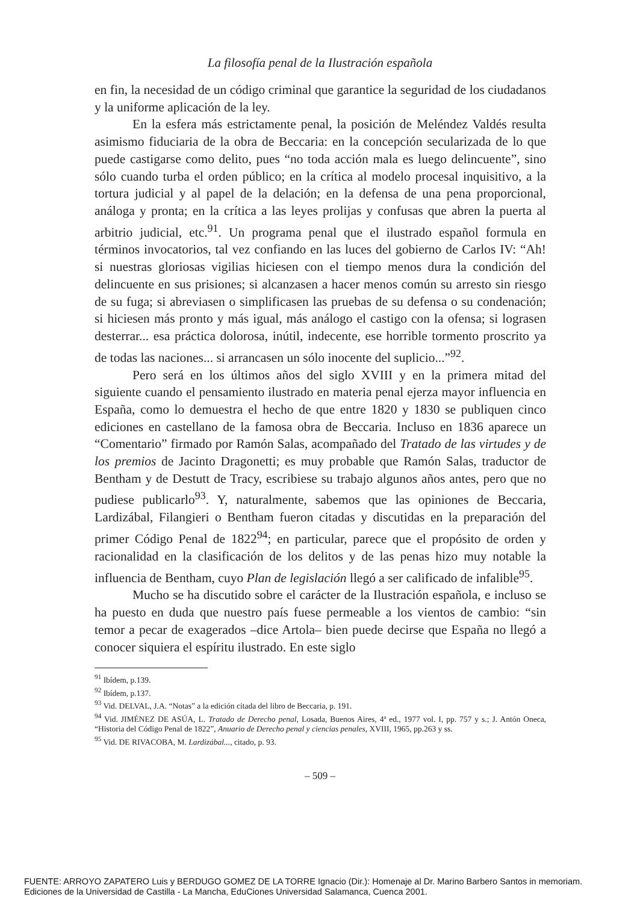La filosofía penal de la Ilustración española
en fin, la necesidad de un código criminal que garantice la seguridad de los ciudadanos y la uniforme aplicación de la ley.
En la esfera más estrictamente penal, la posición de Meléndez Valdés resulta asimismo fiduciaria de la obra de Beccaria: en la concepción secularizada de lo que puede castigarse como delito, pues “no toda acción mala es luego delincuente”, sino sólo cuando turba el orden público; en la crítica al modelo procesal inquisitivo, a la tortura judicial y al papel de la delación; en la defensa de una pena proporcional, análoga y pronta; en la crítica a las leyes prolijas y confusas que abren la puerta al arbitrio judicial, etc.<sup>91</sup>. Un programa penal que el ilustrado español formula en términos invocatorios, tal vez confiando en las luces del gobierno de Carlos IV: “Ah! si nuestras gloriosas vigilias hiciesen con el tiempo menos dura la condición del delincuente en sus prisiones; si alcanzasen a hacer menos común su arresto sin riesgo de su fuga; si abreviasen o simplificasen las pruebas de su defensa o su condenación; si hiciesen más pronto y más igual, más análogo el castigo con la ofensa; si lograsen desterrar... esa práctica dolorosa, inútil, indecente, ese horrible tormento proscrito ya de todas las naciones... si arrancasen un sólo inocente del suplicio...”<sup>92</sup>.
Pero será en los últimos años del siglo XVIII y en la primera mitad del siguiente cuando el pensamiento ilustrado en materia penal ejerza mayor influencia en España, como lo demuestra el hecho de que entre 1820 y 1830 se publiquen cinco ediciones en castellano de la famosa obra de Beccaria. Incluso en 1836 aparece un “Comentario” firmado por Ramón Salas, acompañado del Tratado de las virtudes y de los premios de Jacinto Dragonetti; es muy probable que Ramón Salas, traductor de Bentham y de Destutt de Tracy, escribiese su trabajo algunos años antes, pero que no pudiese publicarlo<sup>93</sup>. Y, naturalmente, sabemos que las opiniones de Beccaria, Lardizábal, Filangieri o Bentham fueron citadas y discutidas en la preparación del primer Código Penal de 1822<sup>94</sup>; en particular, parece que el propósito de orden y racionalidad en la clasificación de los delitos y de las penas hizo muy notable la influencia de Bentham, cuyo Plan de legislación llegó a ser calificado de infalible<sup>95</sup>.
Mucho se ha discutido sobre el carácter de la Ilustración española, e incluso se ha puesto en duda que nuestro país fuese permeable a los vientos de cambio: “sin temor a pecar de exagerados –dice Artola– bien puede decirse que España no llegó a conocer siquiera el espíritu ilustrado. En este siglo
<sup>91</sup> Ibídem, p.139.
<sup>92</sup> Ibídem, p.137.
<sup>93</sup> Vid. DELVAL, J.A. “Notas” a la edición citada del libro de Beccaria, p. 191.
<sup>94</sup> Vid. JIMÉNEZ DE ASÚA, L. Tratado de Derecho penal, Losada, Buenos Aires, 4ª ed., 1977 vol. I, pp. 757 y s.; J. Antón Oneca, “Historia del Código Penal de 1822”, Anuario de Derecho penal y ciencias penales, XVIII, 1965, pp.263 y ss.
<sup>95</sup> Vid. DE RIVACOBA, M. Lardizábal..., citado, p. 93.
– 509 –
FUENTE: ARROYO ZAPATERO Luis y BERDUGO GOMEZ DE LA TORRE Ignacio (Dir.): Homenaje al Dr. Marino Barbero Santos in memoriam.
Ediciones de la Universidad de Castilla - La Mancha, EduCiones Universidad Salamanca, Cuenca 2001.